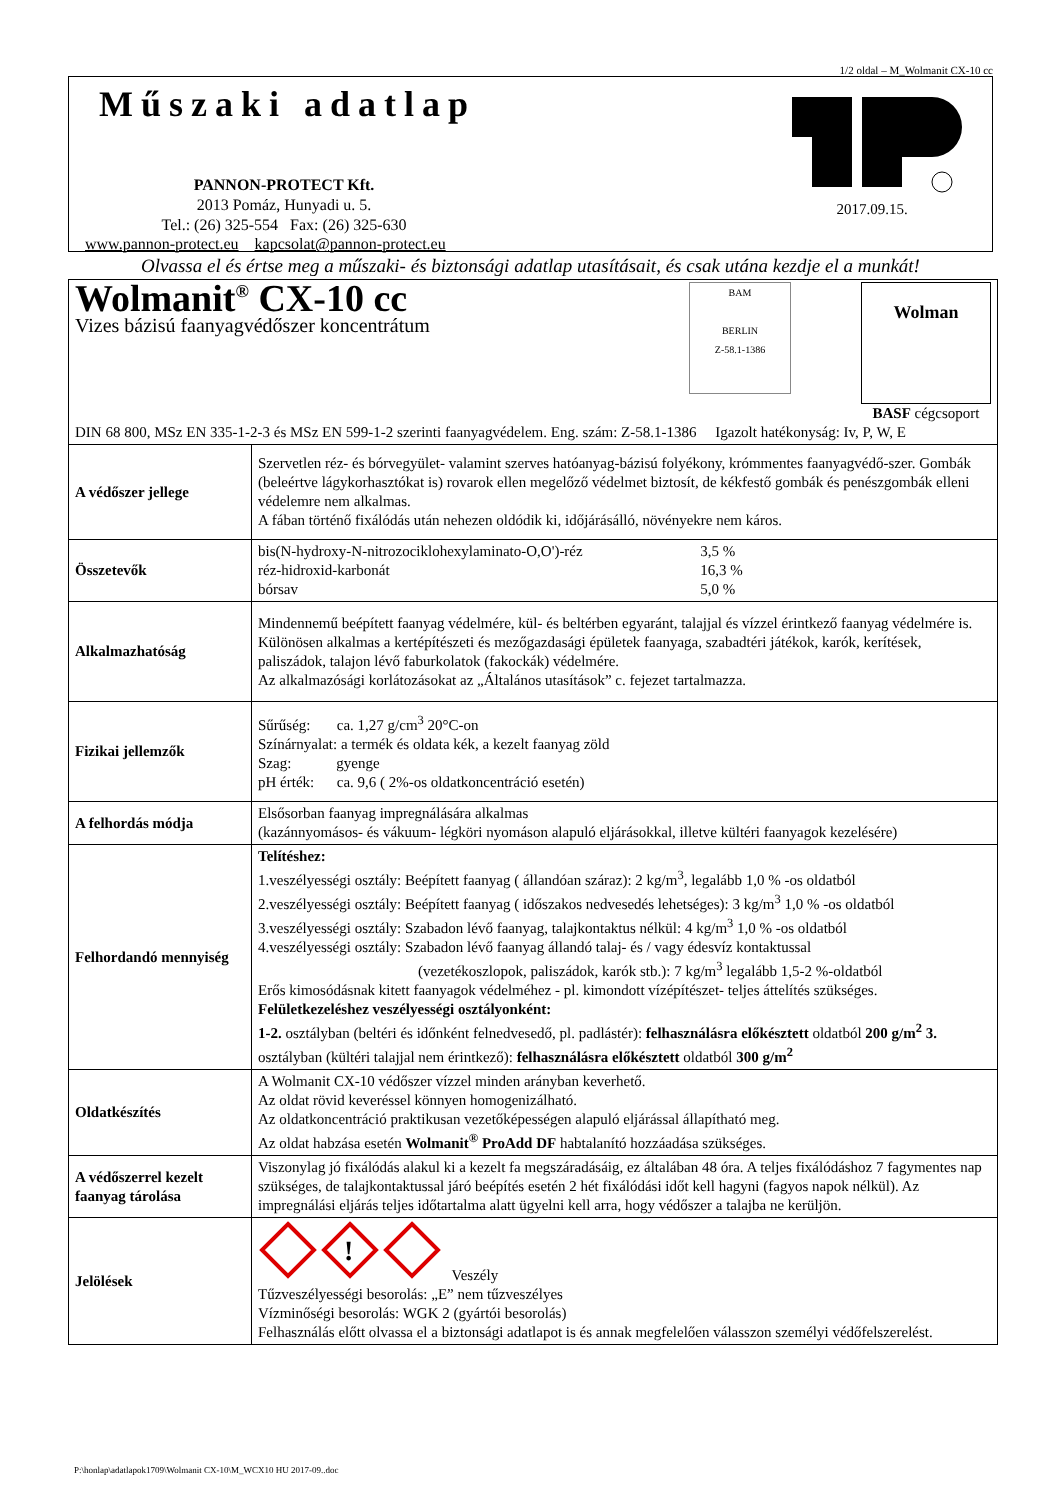1/2 oldal – M_Wolmanit CX-10 cc
Műszaki adatlap
PANNON-PROTECT Kft.
2013 Pomáz, Hunyadi u. 5.
Tel.: (26) 325-554 Fax: (26) 325-630
www.pannon-protect.eu kapcsolat@pannon-protect.eu
2017.09.15.
Olvassa el és értse meg a műszaki- és biztonsági adatlap utasításait, és csak utána kezdje el a munkát!
| Wolmanit<sup>®</sup> CX-10 cc Vizes bázisú faanyagvédőszer koncentrátum BAM BERLIN Z-58.1-1386 Wolman BASF cégcsoport DIN 68 800, MSz EN 335-1-2-3 és MSz EN 599-1-2 szerinti faanyagvédelem. Eng. szám: Z-58.1-1386 Igazolt hatékonyság: Iv, P, W, E | |
| A védőszer jellege | Szervetlen réz- és bórvegyület- valamint szerves hatóanyag-bázisú folyékony, krómmentes faanyagvédő-szer. Gombák (beleértve lágykorhasztókat is) rovarok ellen megelőző védelmet biztosít, de kékfestő gombák és penészgombák elleni védelemre nem alkalmas. A fában történő fixálódás után nehezen oldódik ki, időjárásálló, növényekre nem káros. |
| Összetevők | / bis(N-hydroxy-N-nitrozociklohexylaminato-O,O')-réz / 3,5 % / / réz-hidroxid-karbonát / 16,3 % / / bórsav / 5,0 % / |
| Alkalmazhatóság | Mindennemű beépített faanyag védelmére, kül- és beltérben egyaránt, talajjal és vízzel érintkező faanyag védelmére is. Különösen alkalmas a kertépítészeti és mezőgazdasági épületek faanyaga, szabadtéri játékok, karók, kerítések, paliszádok, talajon lévő faburkolatok (fakockák) védelmére. Az alkalmazósági korlátozásokat az „Általános utasítások” c. fejezet tartalmazza. |
| Fizikai jellemzők | Sűrűség: ca. 1,27 g/cm<sup>3</sup> 20°C-on Színárnyalat: a termék és oldata kék, a kezelt faanyag zöld Szag: gyenge pH érték: ca. 9,6 ( 2%-os oldatkoncentráció esetén) |
| A felhordás módja | Elsősorban faanyag impregnálására alkalmas (kazánnyomásos- és vákuum- légköri nyomáson alapuló eljárásokkal, illetve kültéri faanyagok kezelésére) |
| Felhordandó mennyiség | Telítéshez: 1.veszélyességi osztály: Beépített faanyag ( állandóan száraz): 2 kg/m<sup>3</sup>, legalább 1,0 % -os oldatból 2.veszélyességi osztály: Beépített faanyag ( időszakos nedvesedés lehetséges): 3 kg/m<sup>3</sup> 1,0 % -os oldatból 3.veszélyességi osztály: Szabadon lévő faanyag, talajkontaktus nélkül: 4 kg/m<sup>3</sup> 1,0 % -os oldatból 4.veszélyességi osztály: Szabadon lévő faanyag állandó talaj- és / vagy édesvíz kontaktussal (vezetékoszlopok, paliszádok, karók stb.): 7 kg/m<sup>3</sup> legalább 1,5-2 %-oldatból Erős kimosódásnak kitett faanyagok védelméhez - pl. kimondott vízépítészet- teljes áttelítés szükséges. Felületkezeléshez veszélyességi osztályonként: 1-2. osztályban (beltéri és időnként felnedvesedő, pl. padlástér): felhasználásra előkésztett oldatból 200 g/m<sup>2</sup> 3. osztályban (kültéri talajjal nem érintkező): felhasználásra előkésztett oldatból 300 g/m<sup>2</sup> |
| Oldatkészítés | A Wolmanit CX-10 védőszer vízzel minden arányban keverhető. Az oldat rövid keveréssel könnyen homogenizálható. Az oldatkoncentráció praktikusan vezetőképességen alapuló eljárással állapítható meg. Az oldat habzása esetén Wolmanit<sup>®</sup> ProAdd DF habtalanító hozzáadása szükséges. |
| A védőszerrel kezelt faanyag tárolása | Viszonylag jó fixálódás alakul ki a kezelt fa megszáradásáig, ez általában 48 óra. A teljes fixálódáshoz 7 fagymentes nap szükséges, de talajkontaktussal járó beépítés esetén 2 hét fixálódási időt kell hagyni (fagyos napok nélkül). Az impregnálási eljárás teljes időtartalma alatt ügyelni kell arra, hogy védőszer a talajba ne kerüljön. |
| Jelölések | ! Veszély Tűzveszélyességi besorolás: „E” nem tűzveszélyes Vízminőségi besorolás: WGK 2 (gyártói besorolás) Felhasználás előtt olvassa el a biztonsági adatlapot is és annak megfelelően válasszon személyi védőfelszerelést. |
P:\honlap\adatlapok1709\Wolmanit CX-10\M_WCX10 HU 2017-09..doc